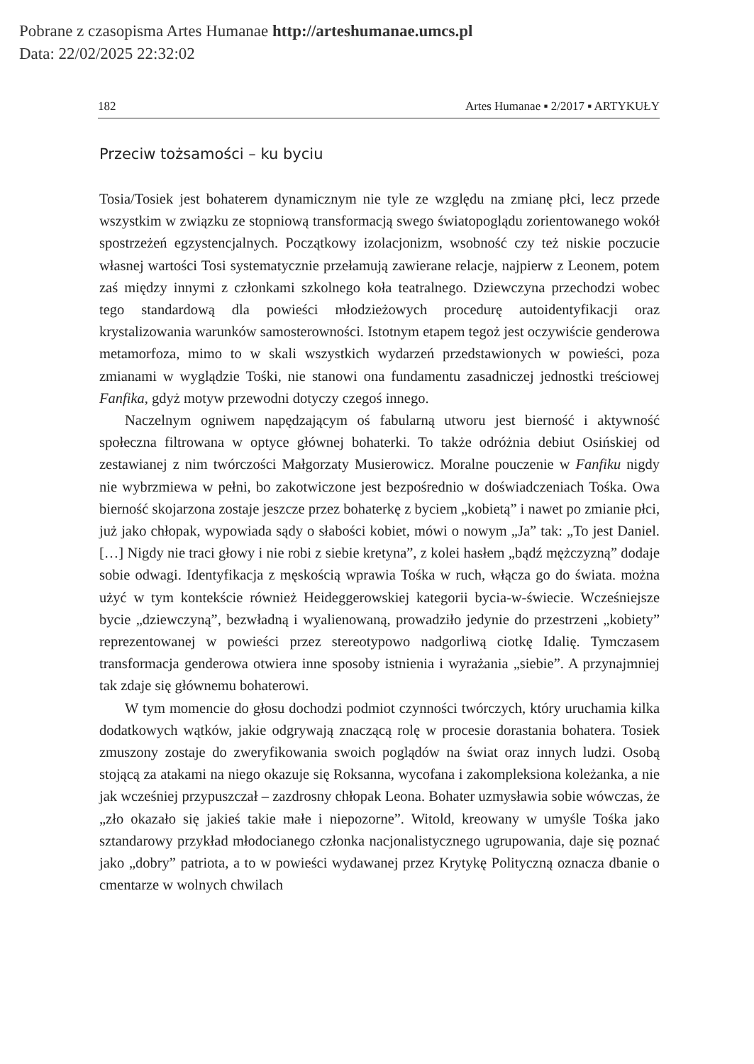Pobrane z czasopisma Artes Humanae http://arteshumanae.umcs.pl
Data: 22/02/2025 22:32:02
182 Artes Humanae ▪ 2/2017 ▪ ARTYKUŁY
Przeciw tożsamości – ku byciu
Tosia/Tosiek jest bohaterem dynamicznym nie tyle ze względu na zmianę płci, lecz przede wszystkim w związku ze stopniową transformacją swego światopoglądu zorientowanego wokół spostrzeżeń egzystencjalnych. Początkowy izolacjonizm, wsobność czy też niskie poczucie własnej wartości Tosi systematycznie przełamują zawierane relacje, najpierw z Leonem, potem zaś między innymi z członkami szkolnego koła teatralnego. Dziewczyna przechodzi wobec tego standardową dla powieści młodzieżowych procedurę autoidentyfikacji oraz krystalizowania warunków samosterowności. Istotnym etapem tegoż jest oczywiście genderowa metamorfoza, mimo to w skali wszystkich wydarzeń przedstawionych w powieści, poza zmianami w wyglądzie Tośki, nie stanowi ona fundamentu zasadniczej jednostki treściowej Fanfika, gdyż motyw przewodni dotyczy czegoś innego.
Naczelnym ogniwem napędzającym oś fabularną utworu jest bierność i aktywność społeczna filtrowana w optyce głównej bohaterki. To także odróżnia debiut Osińskiej od zestawianej z nim twórczości Małgorzaty Musierowicz. Moralne pouczenie w Fanfiku nigdy nie wybrzmiewa w pełni, bo zakotwiczone jest bezpośrednio w doświadczeniach Tośka. Owa bierność skojarzona zostaje jeszcze przez bohaterkę z byciem „kobietą” i nawet po zmianie płci, już jako chłopak, wypowiada sądy o słabości kobiet, mówi o nowym „Ja” tak: „To jest Daniel. […] Nigdy nie traci głowy i nie robi z siebie kretyna”, z kolei hasłem „bądź mężczyzną” dodaje sobie odwagi. Identyfikacja z męskością wprawia Tośka w ruch, włącza go do świata. można użyć w tym kontekście również Heideggerowskiej kategorii bycia-w-świecie. Wcześniejsze bycie „dziewczyną”, bezwładną i wyalienowaną, prowadziło jedynie do przestrzeni „kobiety” reprezentowanej w powieści przez stereotypowo nadgorliwą ciotkę Idalię. Tymczasem transformacja genderowa otwiera inne sposoby istnienia i wyrażania „siebie”. A przynajmniej tak zdaje się głównemu bohaterowi.
W tym momencie do głosu dochodzi podmiot czynności twórczych, który uruchamia kilka dodatkowych wątków, jakie odgrywają znaczącą rolę w procesie dorastania bohatera. Tosiek zmuszony zostaje do zweryfikowania swoich poglądów na świat oraz innych ludzi. Osobą stojącą za atakami na niego okazuje się Roksanna, wycofana i zakompleksiona koleżanka, a nie jak wcześniej przypuszczał – zazdrosny chłopak Leona. Bohater uzmysławia sobie wówczas, że „zło okazało się jakieś takie małe i niepozorne”. Witold, kreowany w umyśle Tośka jako sztandarowy przykład młodocianego członka nacjonalistycznego ugrupowania, daje się poznać jako „dobry” patriota, a to w powieści wydawanej przez Krytykę Polityczną oznacza dbanie o cmentarze w wolnych chwilach